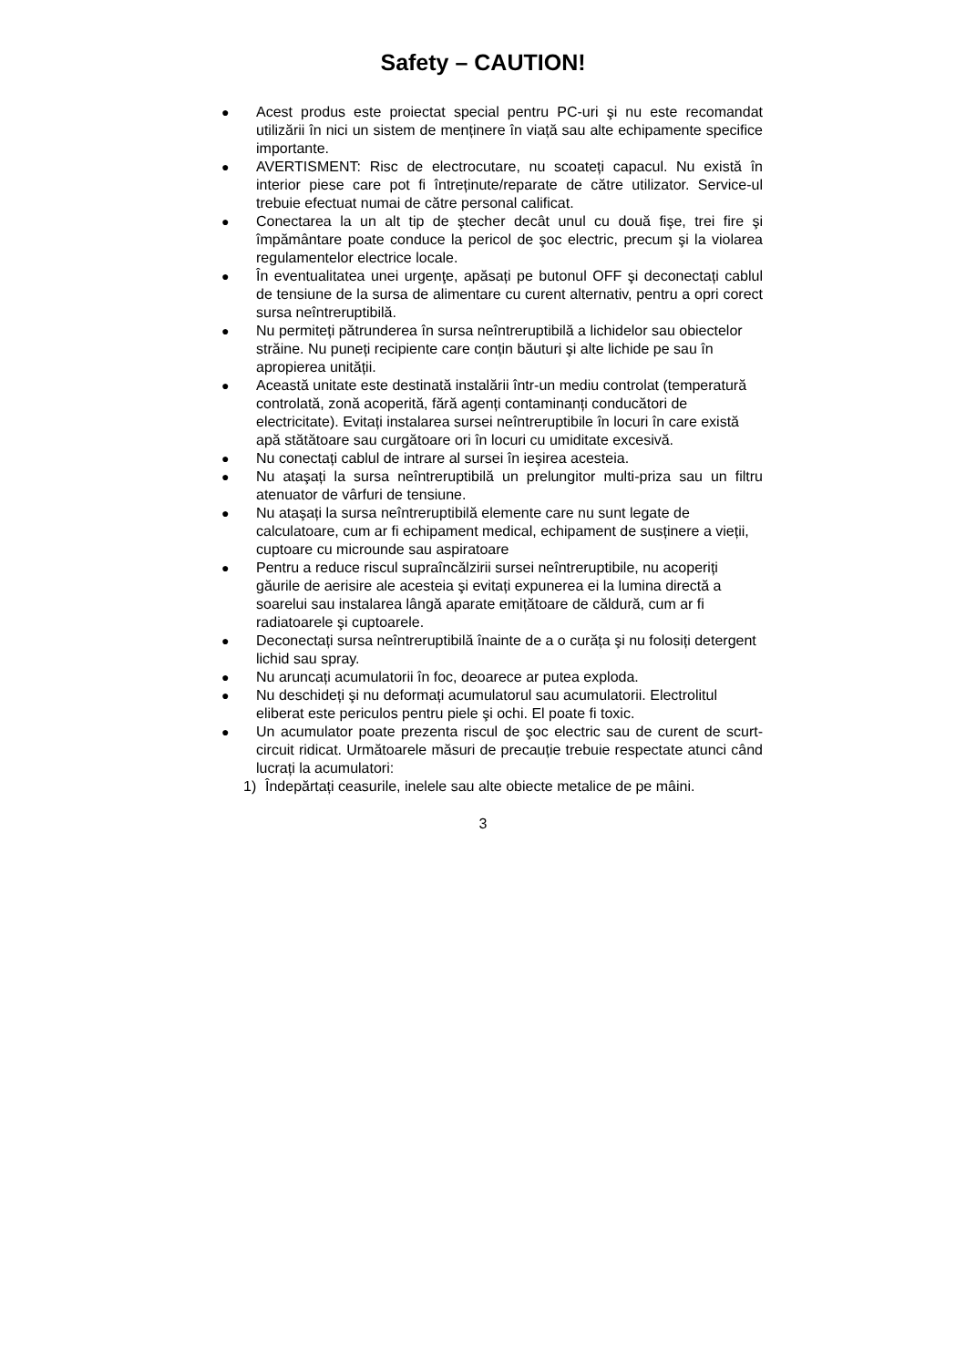Safety – CAUTION!
● Acest produs este proiectat special pentru PC-uri şi nu este recomandat utilizării în nici un sistem de menținere în viață sau alte echipamente specifice importante.
● AVERTISMENT: Risc de electrocutare, nu scoateți capacul. Nu există în interior piese care pot fi întreținute/reparate de către utilizator. Service-ul trebuie efectuat numai de către personal calificat.
● Conectarea la un alt tip de ştecher decât unul cu două fişe, trei fire şi împământare poate conduce la pericol de şoc electric, precum şi la violarea regulamentelor electrice locale.
● În eventualitatea unei urgenţe, apăsați pe butonul OFF şi deconectați cablul de tensiune de la sursa de alimentare cu curent alternativ, pentru a opri corect sursa neîntreruptibilă.
● Nu permiteți pătrunderea în sursa neîntreruptibilă a lichidelor sau obiectelor străine. Nu puneți recipiente care conțin băuturi şi alte lichide pe sau în apropierea unității.
● Această unitate este destinată instalării într-un mediu controlat (temperatură controlată, zonă acoperită, fără agenți contaminanți conducători de electricitate). Evitați instalarea sursei neîntreruptibile în locuri în care există apă stătătoare sau curgătoare ori în locuri cu umiditate excesivă.
● Nu conectați cablul de intrare al sursei în ieşirea acesteia.
● Nu ataşați la sursa neîntreruptibilă un prelungitor multi-priza sau un filtru atenuator de vârfuri de tensiune.
● Nu ataşați la sursa neîntreruptibilă elemente care nu sunt legate de calculatoare, cum ar fi echipament medical, echipament de susținere a vieții, cuptoare cu microunde sau aspiratoare
● Pentru a reduce riscul supraîncălzirii sursei neîntreruptibile, nu acoperiți găurile de aerisire ale acesteia şi evitați expunerea ei la lumina directă a soarelui sau instalarea lângă aparate emițătoare de căldură, cum ar fi radiatoarele şi cuptoarele.
● Deconectați sursa neîntreruptibilă înainte de a o curăța şi nu folosiți detergent lichid sau spray.
● Nu aruncați acumulatorii în foc, deoarece ar putea exploda.
● Nu deschideți şi nu deformați acumulatorul sau acumulatorii. Electrolitul eliberat este periculos pentru piele şi ochi. El poate fi toxic.
● Un acumulator poate prezenta riscul de şoc electric sau de curent de scurt-circuit ridicat. Următoarele măsuri de precauție trebuie respectate atunci când lucrați la acumulatori:
1) Îndepărtați ceasurile, inelele sau alte obiecte metalice de pe mâini.
3